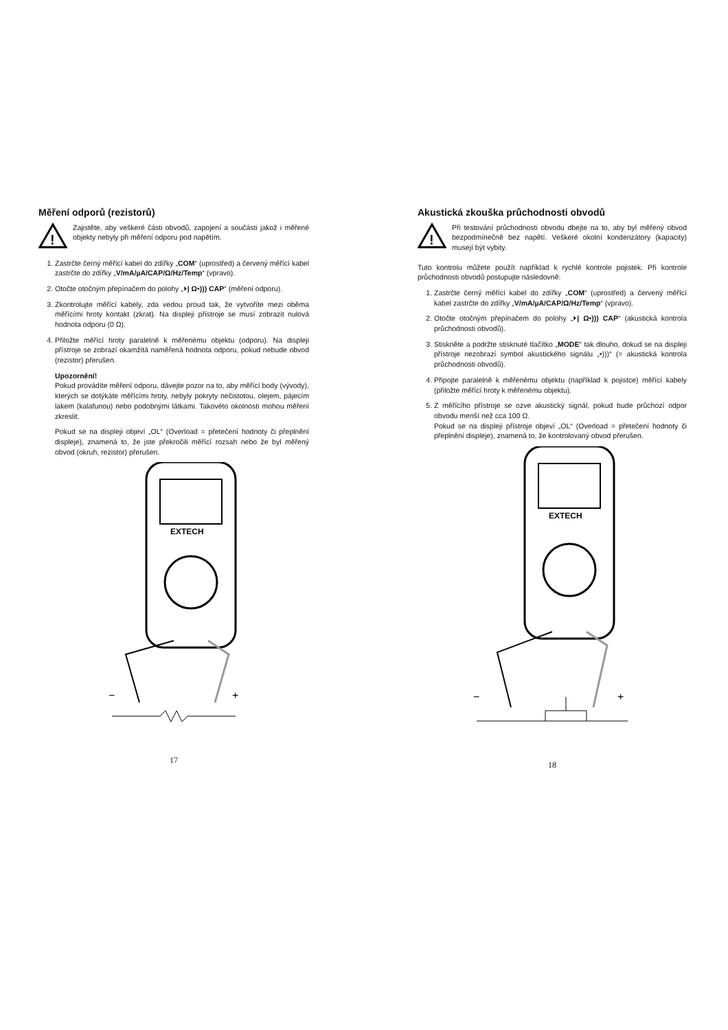Měření odporů (rezistorů)
!
Zajistěte, aby veškeré části obvodů, zapojení a součásti jakož i měřené objekty nebyly při měření odporu pod napětím.
1. Zastrčte černý měřící kabel do zdířky „COM“ (uprostřed) a červený měřící kabel zastrčte do zdířky „V/mA/µA/CAP/Ω/Hz/Temp“ (vpravo).
2. Otočte otočným přepínačem do polohy „⏵| Ω•))) CAP“ (měření odporu).
3. Zkontrolujte měřící kabely, zda vedou proud tak, že vytvoříte mezi oběma měřícími hroty kontakt (zkrat). Na displeji přístroje se musí zobrazit nulová hodnota odporu (0 Ω).
4. Přiložte měřící hroty paralelně k měřenému objektu (odporu). Na displeji přístroje se zobrazí okamžitá naměřená hodnota odporu, pokud nebude obvod (rezistor) přerušen.
Upozornění!
Pokud provádíte měření odporu, dávejte pozor na to, aby měřící body (vývody), kterých se dotýkáte měřícími hroty, nebyly pokryty nečistotou, olejem, pájecím lakem (kalafunou) nebo podobnými látkami. Takovéto okolnosti mohou měření zkreslit.
Pokud se na displeji objeví „OL“ (Overload = přetečení hodnoty či přeplnění displeje), znamená to, že jste překročili měřící rozsah nebo že byl měřený obvod (okruh, rezistor) přerušen.
EXTECH
−
+
17
Akustická zkouška průchodnosti obvodů
!
Při testování průchodnosti obvodu dbejte na to, aby byl měřený obvod bezpodmínečně bez napětí. Veškeré okolní kondenzátory (kapacity) musejí být vybity.
Tuto kontrolu můžete použít například k rychlé kontrole pojistek. Při kontrole průchodnosti obvodů postupujte následovně:
1. Zastrčte černý měřící kabel do zdířky „COM“ (uprostřed) a červený měřící kabel zastrčte do zdířky „V/mA/µA/CAP/Ω/Hz/Temp“ (vpravo).
2. Otočte otočným přepínačem do polohy „⏵| Ω•))) CAP“ (akustická kontrola průchodnosti obvodů).
3. Stiskněte a podržte stisknuté tlačítko „MODE“ tak dlouho, dokud se na displeji přístroje nezobrazí symbol akustického signálu „•)))“ (= akustická kontrola průchodnosti obvodů).
4. Připojte paralelně k měřenému objektu (například k pojistce) měřící kabely (přiložte měřící hroty k měřenému objektu).
5. Z měřícího přístroje se ozve akustický signál, pokud bude průchozí odpor obvodu menší než cca 100 Ω.
Pokud se na displeji přístroje objeví „OL“ (Overload = přetečení hodnoty či přeplnění displeje), znamená to, že kontrolovaný obvod přerušen.
EXTECH
−
+
18